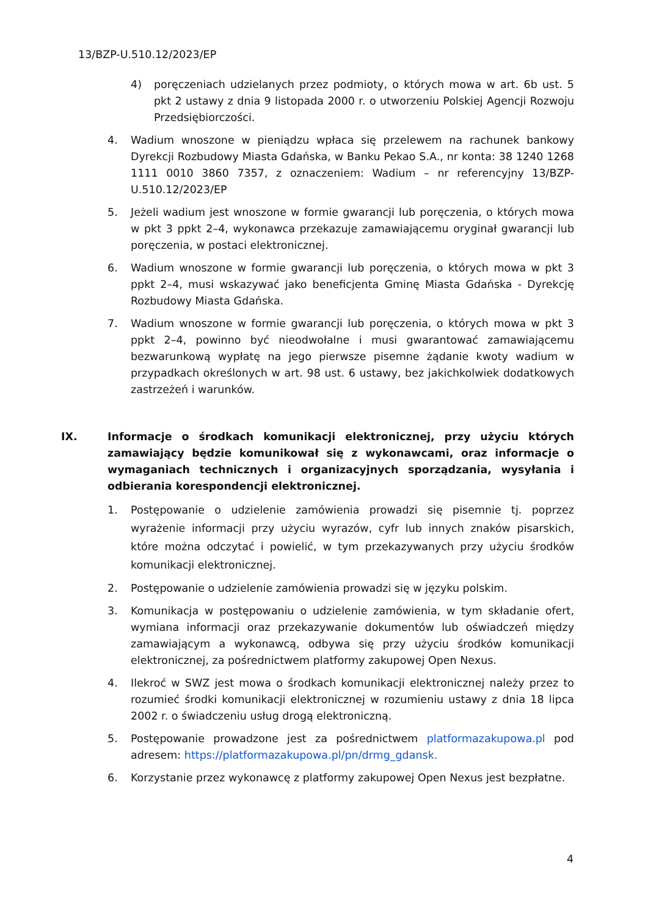13/BZP-U.510.12/2023/EP
4) poręczeniach udzielanych przez podmioty, o których mowa w art. 6b ust. 5 pkt 2 ustawy z dnia 9 listopada 2000 r. o utworzeniu Polskiej Agencji Rozwoju Przedsiębiorczości.
4. Wadium wnoszone w pieniądzu wpłaca się przelewem na rachunek bankowy Dyrekcji Rozbudowy Miasta Gdańska, w Banku Pekao S.A., nr konta: 38 1240 1268 1111 0010 3860 7357, z oznaczeniem: Wadium – nr referencyjny 13/BZP-U.510.12/2023/EP
5. Jeżeli wadium jest wnoszone w formie gwarancji lub poręczenia, o których mowa w pkt 3 ppkt 2–4, wykonawca przekazuje zamawiającemu oryginał gwarancji lub poręczenia, w postaci elektronicznej.
6. Wadium wnoszone w formie gwarancji lub poręczenia, o których mowa w pkt 3 ppkt 2–4, musi wskazywać jako beneficjenta Gminę Miasta Gdańska - Dyrekcję Rozbudowy Miasta Gdańska.
7. Wadium wnoszone w formie gwarancji lub poręczenia, o których mowa w pkt 3 ppkt 2–4, powinno być nieodwołalne i musi gwarantować zamawiającemu bezwarunkową wypłatę na jego pierwsze pisemne żądanie kwoty wadium w przypadkach określonych w art. 98 ust. 6 ustawy, bez jakichkolwiek dodatkowych zastrzeżeń i warunków.
IX. Informacje o środkach komunikacji elektronicznej, przy użyciu których zamawiający będzie komunikował się z wykonawcami, oraz informacje o wymaganiach technicznych i organizacyjnych sporządzania, wysyłania i odbierania korespondencji elektronicznej.
1. Postępowanie o udzielenie zamówienia prowadzi się pisemnie tj. poprzez wyrażenie informacji przy użyciu wyrazów, cyfr lub innych znaków pisarskich, które można odczytać i powielić, w tym przekazywanych przy użyciu środków komunikacji elektronicznej.
2. Postępowanie o udzielenie zamówienia prowadzi się w języku polskim.
3. Komunikacja w postępowaniu o udzielenie zamówienia, w tym składanie ofert, wymiana informacji oraz przekazywanie dokumentów lub oświadczeń między zamawiającym a wykonawcą, odbywa się przy użyciu środków komunikacji elektronicznej, za pośrednictwem platformy zakupowej Open Nexus.
4. Ilekroć w SWZ jest mowa o środkach komunikacji elektronicznej należy przez to rozumieć środki komunikacji elektronicznej w rozumieniu ustawy z dnia 18 lipca 2002 r. o świadczeniu usług drogą elektroniczną.
5. Postępowanie prowadzone jest za pośrednictwem platformazakupowa.pl pod adresem: https://platformazakupowa.pl/pn/drmg_gdansk.
6. Korzystanie przez wykonawcę z platformy zakupowej Open Nexus jest bezpłatne.
4